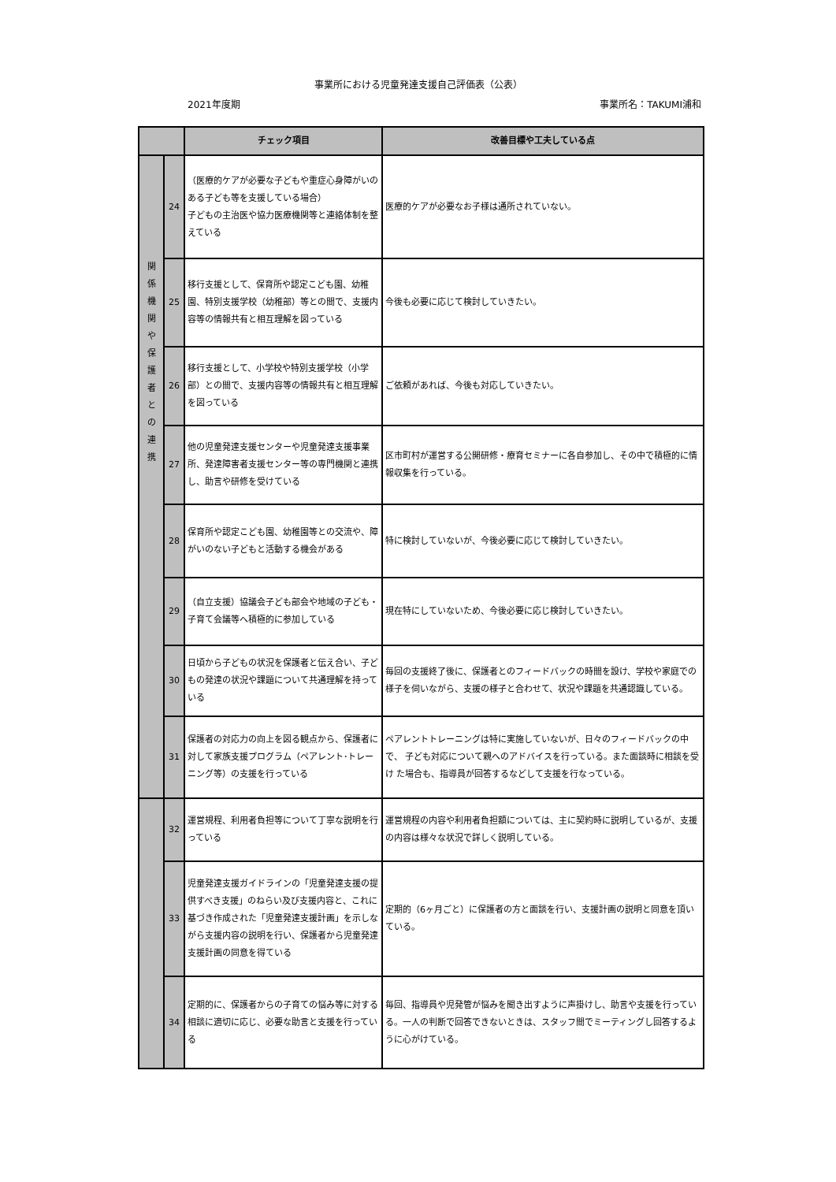事業所における児童発達支援自己評価表（公表）
2021年度期 事業所名：TAKUMI浦和
| | | チェック項目 | 改善目標や工夫している点 |
| --- | --- | --- | --- |
| 関 係 機 関 や 保 護 者 と の 連 携 | 24 | （医療的ケアが必要な子どもや重症心身障がいのある子ども等を支援している場合） 子どもの主治医や協力医療機関等と連絡体制を整えている | 医療的ケアが必要なお子様は通所されていない。 |
| | 25 | 移行支援として、保育所や認定こども園、幼稚園、特別支援学校（幼稚部）等との間で、支援内容等の情報共有と相互理解を図っている | 今後も必要に応じて検討していきたい。 |
| | 26 | 移行支援として、小学校や特別支援学校（小学部）との間で、支援内容等の情報共有と相互理解を図っている | ご依頼があれば、今後も対応していきたい。 |
| | 27 | 他の児童発達支援センターや児童発達支援事業所、発達障害者支援センター等の専門機関と連携し、助言や研修を受けている | 区市町村が運営する公開研修・療育セミナーに各自参加し、その中で積極的に情報収集を行っている。 |
| | 28 | 保育所や認定こども園、幼稚園等との交流や、障がいのない子どもと活動する機会がある | 特に検討していないが、今後必要に応じて検討していきたい。 |
| | 29 | （自立支援）協議会子ども部会や地域の子ども・子育て会議等へ積極的に参加している | 現在特にしていないため、今後必要に応じ検討していきたい。 |
| | 30 | 日頃から子どもの状況を保護者と伝え合い、子どもの発達の状況や課題について共通理解を持っている | 毎回の支援終了後に、保護者とのフィードバックの時間を設け、学校や家庭での様子を伺いながら、支援の様子と合わせて、状況や課題を共通認識している。 |
| | 31 | 保護者の対応力の向上を図る観点から、保護者に対して家族支援プログラム（ペアレント･トレーニング等）の支援を行っている | ペアレントトレーニングは特に実施していないが、日々のフィードバックの中で、 子ども対応について親へのアドバイスを行っている。また面談時に相談を受け た場合も、指導員が回答するなどして支援を行なっている。 |
| | 32 | 運営規程、利用者負担等について丁寧な説明を行っている | 運営規程の内容や利用者負担額については、主に契約時に説明しているが、支援の内容は様々な状況で詳しく説明している。 |
| | 33 | 児童発達支援ガイドラインの「児童発達支援の提供すべき支援」のねらい及び支援内容と、これに基づき作成された「児童発達支援計画」を示しながら支援内容の説明を行い、保護者から児童発達支援計画の同意を得ている | 定期的（6ヶ月ごと）に保護者の方と面談を行い、支援計画の説明と同意を頂いている。 |
| | 34 | 定期的に、保護者からの子育ての悩み等に対する相談に適切に応じ、必要な助言と支援を行っている | 毎回、指導員や児発管が悩みを聞き出すように声掛けし、助言や支援を行っている。一人の判断で回答できないときは、スタッフ間でミーティングし回答するように心がけている。 |